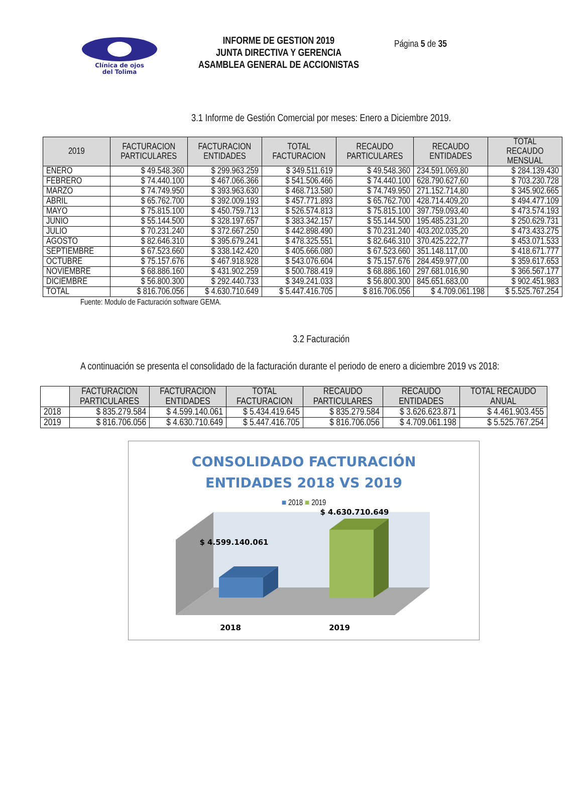Clínica de ojos
del Tolima
INFORME DE GESTION 2019
JUNTA DIRECTIVA Y GERENCIA
ASAMBLEA GENERAL DE ACCIONISTAS
Página 5 de 35
3.1 Informe de Gestión Comercial por meses: Enero a Diciembre 2019.
| 2019 | FACTURACION PARTICULARES | FACTURACION ENTIDADES | TOTAL FACTURACION | RECAUDO PARTICULARES | RECAUDO ENTIDADES | TOTAL RECAUDO MENSUAL |
| --- | --- | --- | --- | --- | --- | --- |
| ENERO | $ 49.548.360 | $ 299.963.259 | $ 349.511.619 | $ 49.548.360 | 234.591.069,80 | $ 284.139.430 |
| FEBRERO | $ 74.440.100 | $ 467.066.366 | $ 541.506.466 | $ 74.440.100 | 628.790.627,60 | $ 703.230.728 |
| MARZO | $ 74.749.950 | $ 393.963.630 | $ 468.713.580 | $ 74.749.950 | 271.152.714,80 | $ 345.902.665 |
| ABRIL | $ 65.762.700 | $ 392.009.193 | $ 457.771.893 | $ 65.762.700 | 428.714.409,20 | $ 494.477.109 |
| MAYO | $ 75.815.100 | $ 450.759.713 | $ 526.574.813 | $ 75.815.100 | 397.759.093,40 | $ 473.574.193 |
| JUNIO | $ 55.144.500 | $ 328.197.657 | $ 383.342.157 | $ 55.144.500 | 195.485.231,20 | $ 250.629.731 |
| JULIO | $ 70.231.240 | $ 372.667.250 | $ 442.898.490 | $ 70.231.240 | 403.202.035,20 | $ 473.433.275 |
| AGOSTO | $ 82.646.310 | $ 395.679.241 | $ 478.325.551 | $ 82.646.310 | 370.425.222,77 | $ 453.071.533 |
| SEPTIEMBRE | $ 67.523.660 | $ 338.142.420 | $ 405.666.080 | $ 67.523.660 | 351.148.117,00 | $ 418.671.777 |
| OCTUBRE | $ 75.157.676 | $ 467.918.928 | $ 543.076.604 | $ 75.157.676 | 284.459.977,00 | $ 359.617.653 |
| NOVIEMBRE | $ 68.886.160 | $ 431.902.259 | $ 500.788.419 | $ 68.886.160 | 297.681.016,90 | $ 366.567.177 |
| DICIEMBRE | $ 56.800.300 | $ 292.440.733 | $ 349.241.033 | $ 56.800.300 | 845.651.683,00 | $ 902.451.983 |
| TOTAL | $ 816.706.056 | $ 4.630.710.649 | $ 5.447.416.705 | $ 816.706.056 | $ 4.709.061.198 | $ 5.525.767.254 |
Fuente: Modulo de Facturación software GEMA.
3.2 Facturación
A continuación se presenta el consolidado de la facturación durante el periodo de enero a diciembre 2019 vs 2018:
| | FACTURACION PARTICULARES | FACTURACION ENTIDADES | TOTAL FACTURACION | RECAUDO PARTICULARES | RECAUDO ENTIDADES | TOTAL RECAUDO ANUAL |
| --- | --- | --- | --- | --- | --- | --- |
| 2018 | $ 835.279.584 | $ 4.599.140.061 | $ 5.434.419.645 | $ 835.279.584 | $ 3.626.623.871 | $ 4.461.903.455 |
| 2019 | $ 816.706.056 | $ 4.630.710.649 | $ 5.447.416.705 | $ 816.706.056 | $ 4.709.061.198 | $ 5.525.767.254 |
CONSOLIDADO FACTURACIÓN
ENTIDADES 2018 VS 2019
■ 2018 ■ 2019
$ 4.599.140.061
$ 4.630.710.649
2018
2019